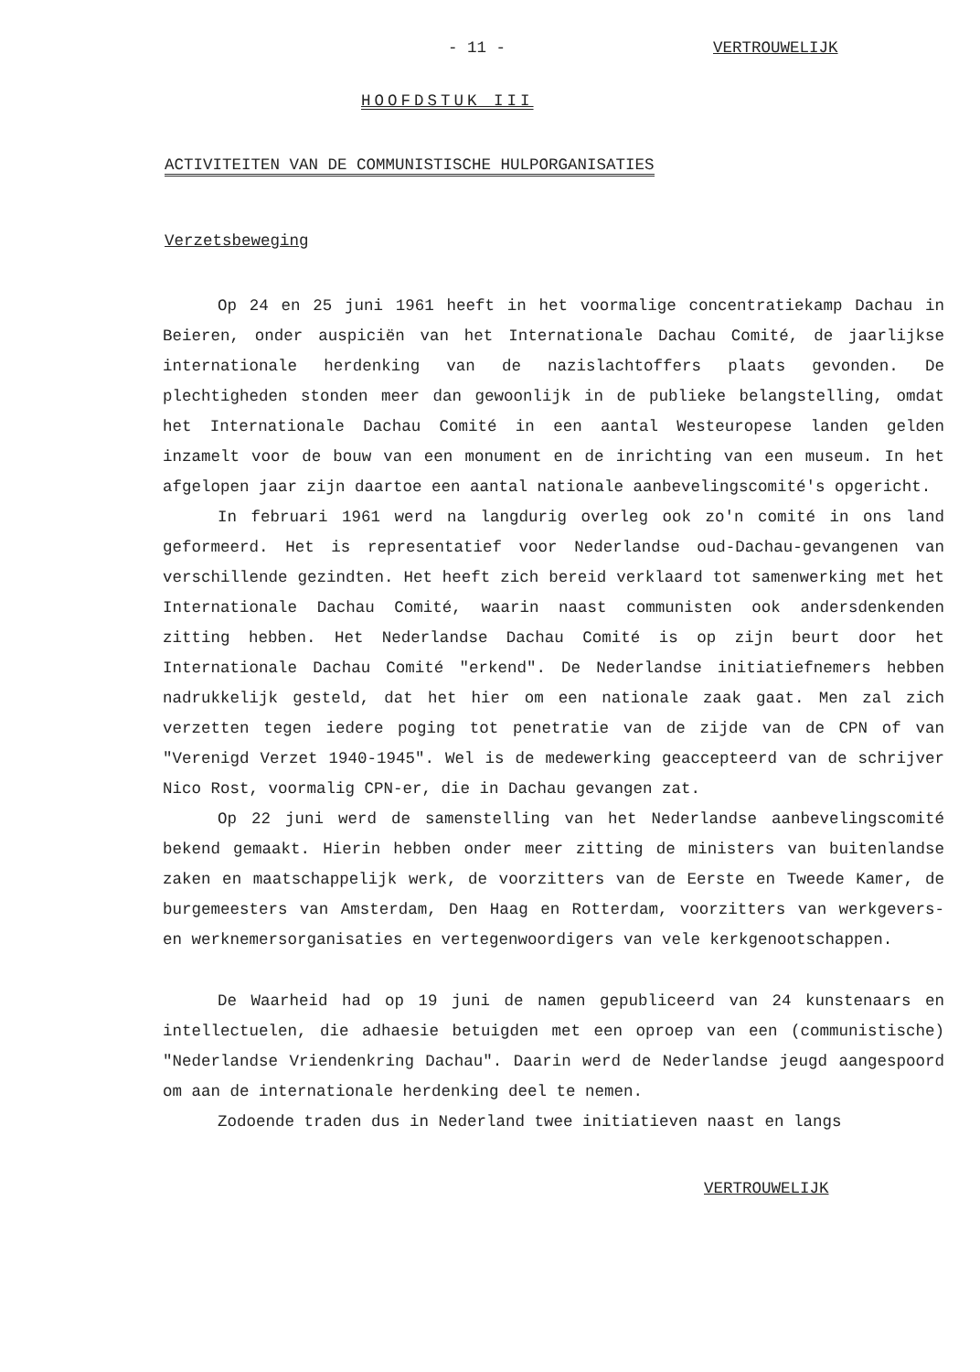- 11 - VERTROUWELIJK
HOOFDSTUK III
ACTIVITEITEN VAN DE COMMUNISTISCHE HULPORGANISATIES
Verzetsbeweging
Op 24 en 25 juni 1961 heeft in het voormalige concentratiekamp Dachau in Beieren, onder auspiciën van het Internationale Dachau Comité, de jaarlijkse internationale herdenking van de nazislachtoffers plaats gevonden. De plechtigheden stonden meer dan gewoonlijk in de publieke belangstelling, omdat het Internationale Dachau Comité in een aantal Westeuropese landen gelden inzamelt voor de bouw van een monument en de inrichting van een museum. In het afgelopen jaar zijn daartoe een aantal nationale aanbevelingscomité's opgericht.
In februari 1961 werd na langdurig overleg ook zo'n comité in ons land geformeerd. Het is representatief voor Nederlandse oud-Dachau-gevangenen van verschillende gezindten. Het heeft zich bereid verklaard tot samenwerking met het Internationale Dachau Comité, waarin naast communisten ook andersdenkenden zitting hebben. Het Nederlandse Dachau Comité is op zijn beurt door het Internationale Dachau Comité "erkend". De Nederlandse initiatiefnemers hebben nadrukkelijk gesteld, dat het hier om een nationale zaak gaat. Men zal zich verzetten tegen iedere poging tot penetratie van de zijde van de CPN of van "Verenigd Verzet 1940-1945". Wel is de medewerking geaccepteerd van de schrijver Nico Rost, voormalig CPN-er, die in Dachau gevangen zat.
Op 22 juni werd de samenstelling van het Nederlandse aanbevelingscomité bekend gemaakt. Hierin hebben onder meer zitting de ministers van buitenlandse zaken en maatschappelijk werk, de voorzitters van de Eerste en Tweede Kamer, de burgemeesters van Amsterdam, Den Haag en Rotterdam, voorzitters van werkgevers- en werknemersorganisaties en vertegenwoordigers van vele kerkgenootschappen.
De Waarheid had op 19 juni de namen gepubliceerd van 24 kunstenaars en intellectuelen, die adhaesie betuigden met een oproep van een (communistische) "Nederlandse Vriendenkring Dachau". Daarin werd de Nederlandse jeugd aangespoord om aan de internationale herdenking deel te nemen.
Zodoende traden dus in Nederland twee initiatieven naast en langs
VERTROUWELIJK